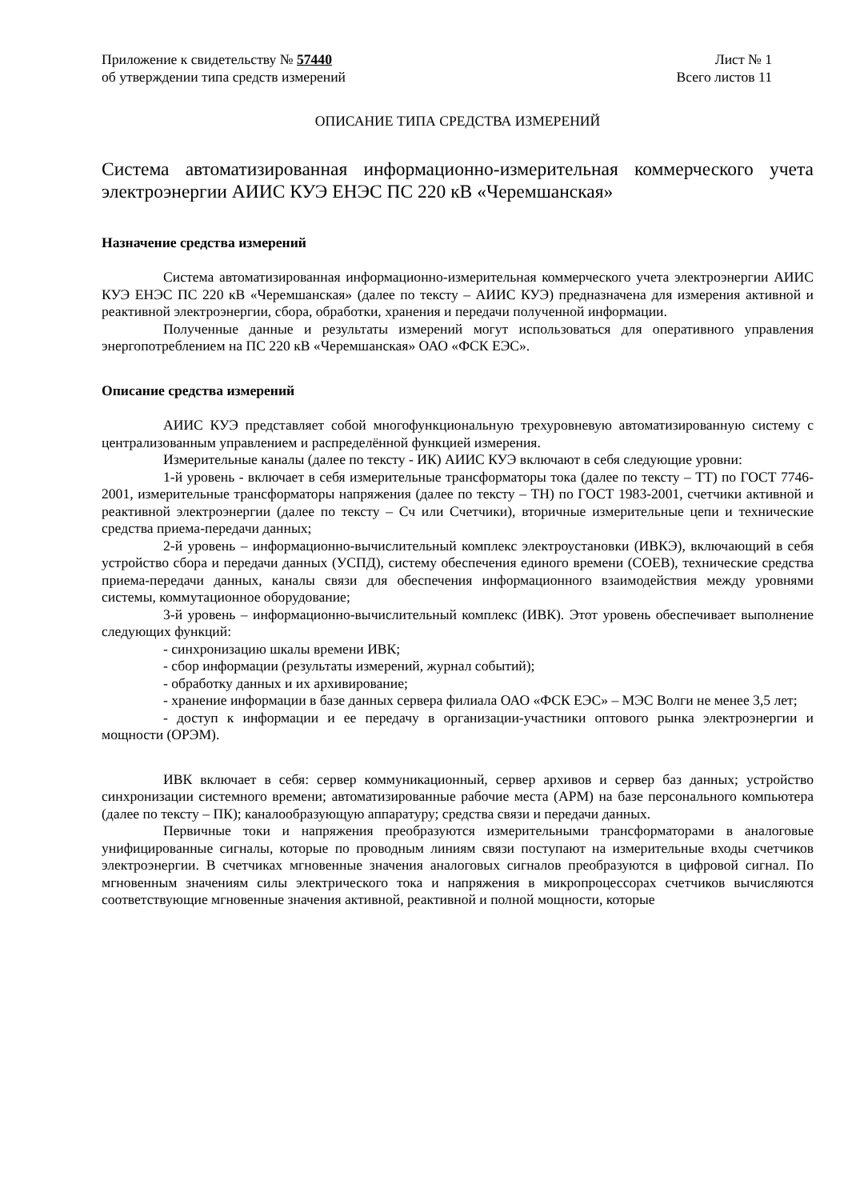Приложение к свидетельству № 57440
об утверждении типа средств измерений
Лист № 1
Всего листов 11
ОПИСАНИЕ ТИПА СРЕДСТВА ИЗМЕРЕНИЙ
Система автоматизированная информационно-измерительная коммерческого учета электроэнергии АИИС КУЭ ЕНЭС ПС 220 кВ «Черемшанская»
Назначение средства измерений
Система автоматизированная информационно-измерительная коммерческого учета электроэнергии АИИС КУЭ ЕНЭС ПС 220 кВ «Черемшанская» (далее по тексту – АИИС КУЭ) предназначена для измерения активной и реактивной электроэнергии, сбора, обработки, хранения и передачи полученной информации.
Полученные данные и результаты измерений могут использоваться для оперативного управления энергопотреблением на ПС 220 кВ «Черемшанская» ОАО «ФСК ЕЭС».
Описание средства измерений
АИИС КУЭ представляет собой многофункциональную трехуровневую автоматизированную систему с централизованным управлением и распределённой функцией измерения.
Измерительные каналы (далее по тексту - ИК) АИИС КУЭ включают в себя следующие уровни:
1-й уровень - включает в себя измерительные трансформаторы тока (далее по тексту – ТТ) по ГОСТ 7746-2001, измерительные трансформаторы напряжения (далее по тексту – ТН) по ГОСТ 1983-2001, счетчики активной и реактивной электроэнергии (далее по тексту – Сч или Счетчики), вторичные измерительные цепи и технические средства приема-передачи данных;
2-й уровень – информационно-вычислительный комплекс электроустановки (ИВКЭ), включающий в себя устройство сбора и передачи данных (УСПД), систему обеспечения единого времени (СОЕВ), технические средства приема-передачи данных, каналы связи для обеспечения информационного взаимодействия между уровнями системы, коммутационное оборудование;
3-й уровень – информационно-вычислительный комплекс (ИВК). Этот уровень обеспечивает выполнение следующих функций:
- синхронизацию шкалы времени ИВК;
- сбор информации (результаты измерений, журнал событий);
- обработку данных и их архивирование;
- хранение информации в базе данных сервера филиала ОАО «ФСК ЕЭС» – МЭС Волги не менее 3,5 лет;
- доступ к информации и ее передачу в организации-участники оптового рынка электроэнергии и мощности (ОРЭМ).
ИВК включает в себя: сервер коммуникационный, сервер архивов и сервер баз данных; устройство синхронизации системного времени; автоматизированные рабочие места (АРМ) на базе персонального компьютера (далее по тексту – ПК); каналообразующую аппаратуру; средства связи и передачи данных.
Первичные токи и напряжения преобразуются измерительными трансформаторами в аналоговые унифицированные сигналы, которые по проводным линиям связи поступают на измерительные входы счетчиков электроэнергии. В счетчиках мгновенные значения аналоговых сигналов преобразуются в цифровой сигнал. По мгновенным значениям силы электрического тока и напряжения в микропроцессорах счетчиков вычисляются соответствующие мгновенные значения активной, реактивной и полной мощности, которые